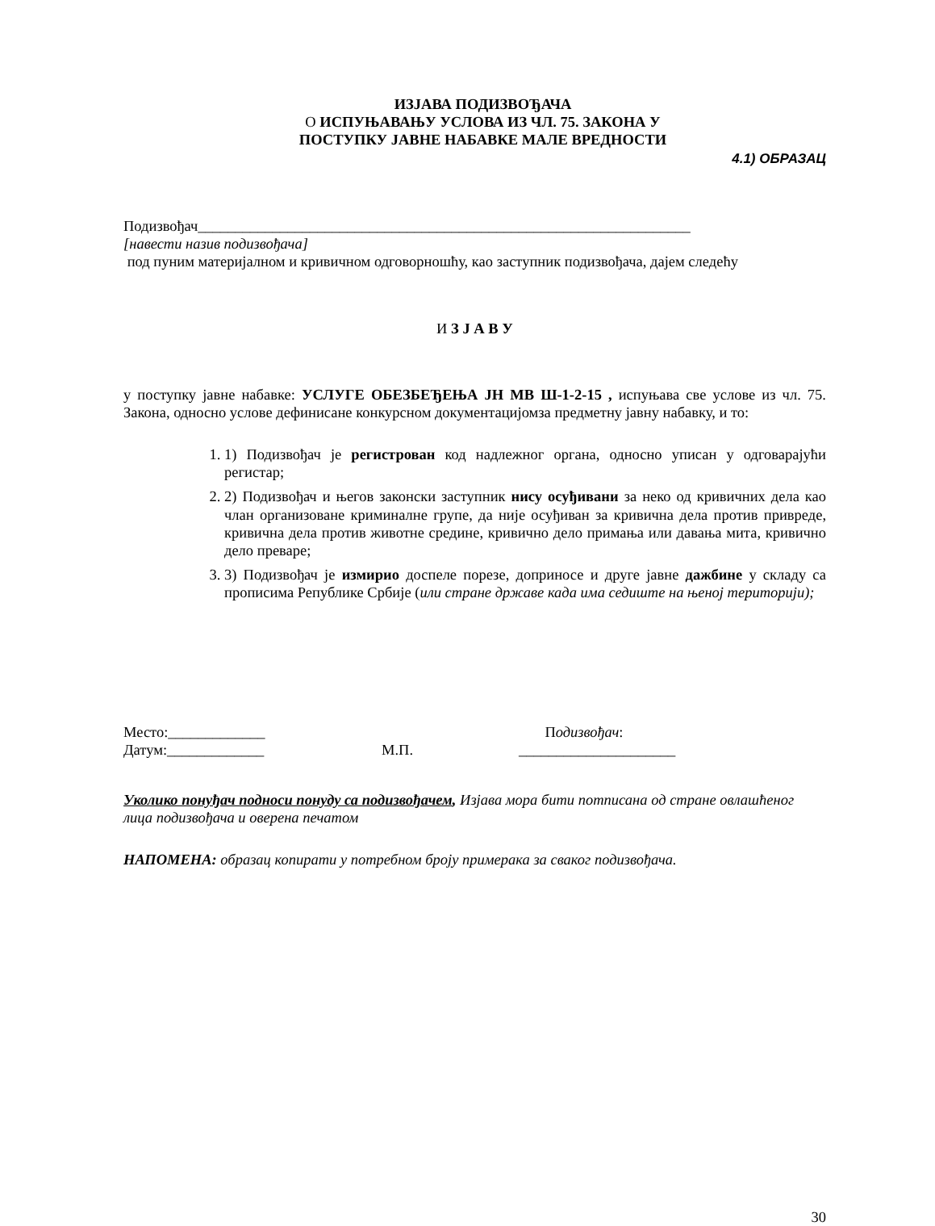ИЗЈАВА ПОДИЗВОЂАЧА
О ИСПУЊАВАЊУ УСЛОВА ИЗ ЧЛ. 75. ЗАКОНА У
ПОСТУПКУ ЈАВНЕ НАБАВКЕ МАЛЕ ВРЕДНОСТИ
4.1) ОБРАЗАЦ
Подизвођач__________________________________________________________________
[навести назив подизвођача]
под пуним материјалном и кривичном одговорношћу, као заступник подизвођача, дајем следећу
И З Ј А В У
у поступку јавне набавке: УСЛУГЕ ОБЕЗБЕЂЕЊА ЈН МВ Ш-1-2-15 , испуњава све услове из чл. 75. Закона, односно услове дефинисане конкурсном документацијомза предметну јавну набавку, и то:
1. 1) Подизвођач је регистрован код надлежног органа, односно уписан у одговарајући регистар;
2. 2) Подизвођач и његов законски заступник нису осуђивани за неко од кривичних дела као члан организоване криминалне групе, да није осуђиван за кривична дела против привреде, кривична дела против животне средине, кривично дело примања или давања мита, кривично дело преваре;
3. 3) Подизвођач је измирио доспеле порезе, доприносе и друге јавне дажбине у складу са прописима Републике Србије (или стране државе када има седиште на њеној територији);
Место:_____________
Датум:_____________
М.П. Подизвођач:
_____________________
Уколико понуђач подноси понуду са подизвођачем, Изјава мора бити потписана од стране овлашћеног лица подизвођача и оверена печатом
НАПОМЕНА: образац копирати у потребном броју примерака за сваког подизвођача.
30